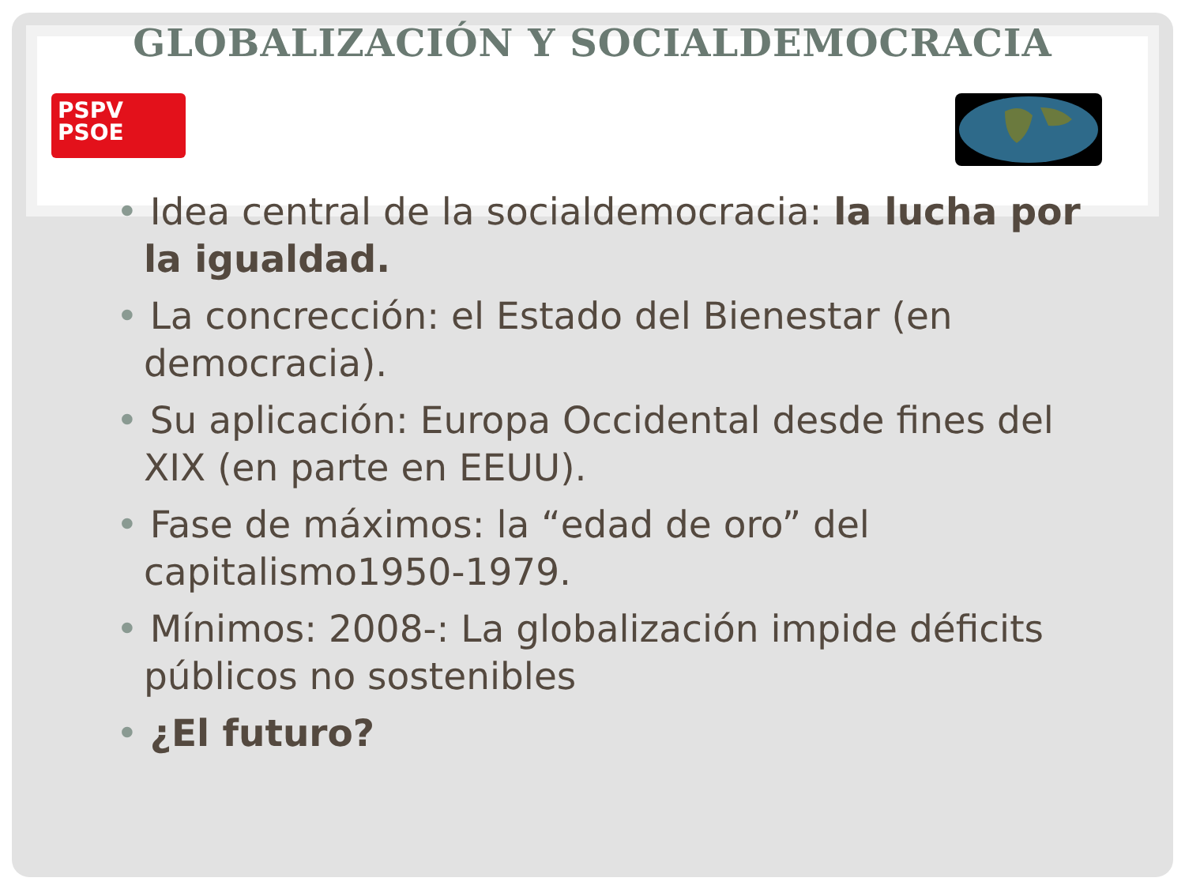GLOBALIZACIÓN Y SOCIALDEMOCRACIA
PSPV
PSOE
• Idea central de la socialdemocracia: la lucha por la igualdad.
• La concrección: el Estado del Bienestar (en democracia).
• Su aplicación: Europa Occidental desde fines del XIX (en parte en EEUU).
• Fase de máximos: la “edad de oro” del capitalismo1950-1979.
• Mínimos: 2008-: La globalización impide déficits públicos no sostenibles
• ¿El futuro?